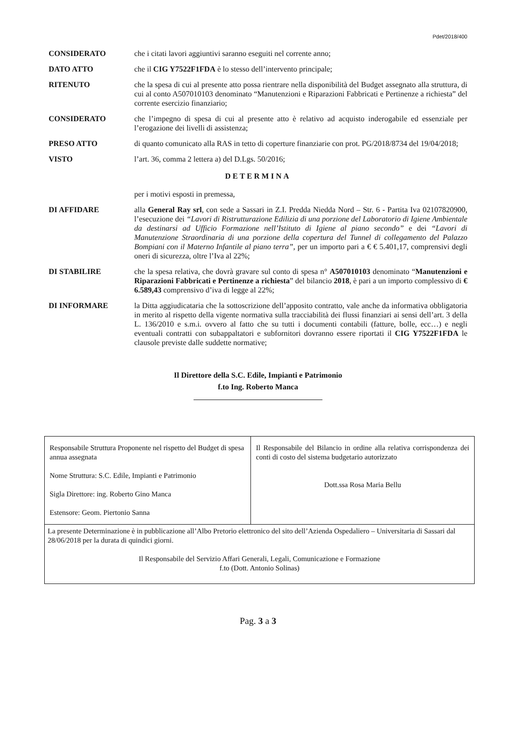Pdet/2018/400
CONSIDERATO che i citati lavori aggiuntivi saranno eseguiti nel corrente anno;
DATO ATTO che il CIG Y7522F1FDA è lo stesso dell’intervento principale;
RITENUTO che la spesa di cui al presente atto possa rientrare nella disponibilità del Budget assegnato alla struttura, di cui al conto A507010103 denominato “Manutenzioni e Riparazioni Fabbricati e Pertinenze a richiesta” del corrente esercizio finanziario;
CONSIDERATO che l’impegno di spesa di cui al presente atto è relativo ad acquisto inderogabile ed essenziale per l’erogazione dei livelli di assistenza;
PRESO ATTO di quanto comunicato alla RAS in tetto di coperture finanziarie con prot. PG/2018/8734 del 19/04/2018;
VISTO l’art. 36, comma 2 lettera a) del D.Lgs. 50/2016;
DETERMINA
per i motivi esposti in premessa,
DI AFFIDARE alla General Ray srl, con sede a Sassari in Z.I. Predda Niedda Nord – Str. 6 - Partita Iva 02107820900, l’esecuzione dei “Lavori di Ristrutturazione Edilizia di una porzione del Laboratorio di Igiene Ambientale da destinarsi ad Ufficio Formazione nell’Istituto di Igiene al piano secondo” e dei “Lavori di Manutenzione Straordinaria di una porzione della copertura del Tunnel di collegamento del Palazzo Bompiani con il Materno Infantile al piano terra”, per un importo pari a € € 5.401,17, comprensivi degli oneri di sicurezza, oltre l’Iva al 22%;
DI STABILIRE che la spesa relativa, che dovrà gravare sul conto di spesa n° A507010103 denominato “Manutenzioni e Riparazioni Fabbricati e Pertinenze a richiesta” del bilancio 2018, è pari a un importo complessivo di € 6.589,43 comprensivo d’iva di legge al 22%;
DI INFORMARE la Ditta aggiudicataria che la sottoscrizione dell’apposito contratto, vale anche da informativa obbligatoria in merito al rispetto della vigente normativa sulla tracciabilità dei flussi finanziari ai sensi dell’art. 3 della L. 136/2010 e s.m.i. ovvero al fatto che su tutti i documenti contabili (fatture, bolle, ecc…) e negli eventuali contratti con subappaltatori e subfornitori dovranno essere riportati il CIG Y7522F1FDA le clausole previste dalle suddette normative;
Il Direttore della S.C. Edile, Impianti e Patrimonio
f.to Ing. Roberto Manca
| Responsabile Struttura Proponente nel rispetto del Budget di spesa annua assegnata Nome Struttura: S.C. Edile, Impianti e Patrimonio Sigla Direttore: ing. Roberto Gino Manca Estensore: Geom. Piertonio Sanna | Il Responsabile del Bilancio in ordine alla relativa corrispondenza dei conti di costo del sistema budgetario autorizzato Dott.ssa Rosa Maria Bellu |
| La presente Determinazione è in pubblicazione all’Albo Pretorio elettronico del sito dell’Azienda Ospedaliero – Universitaria di Sassari dal 28/06/2018 per la durata di quindici giorni. Il Responsabile del Servizio Affari Generali, Legali, Comunicazione e Formazione f.to (Dott. Antonio Solinas) | |
Pag. 3 a 3